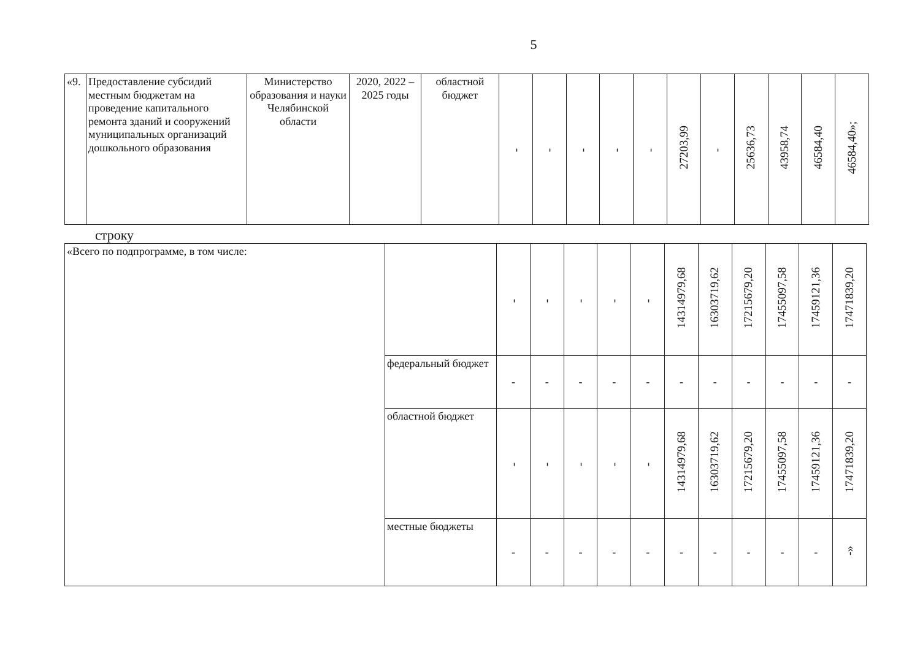5
| «9. | Предоставление субсидий местным бюджетам на проведение капитального ремонта зданий и сооружений муниципальных организаций дошкольного образования | Министерство образования и науки Челябинской области | 2020, 2022 – 2025 годы | областной бюджет | - | - | - | - | - | 27203,99 | - | 25636,73 | 43958,74 | 46584,40 | 46584,40»; |
строку
| «Всего по подпрограмме, в том числе: | | - | - | - | - | - | 14314979,68 | 16303719,62 | 17215679,20 | 17455097,58 | 17459121,36 | 17471839,20 |
| | федеральный бюджет | - | - | - | - | - | - | - | - | - | - | - |
| | областной бюджет | - | - | - | - | - | 14314979,68 | 16303719,62 | 17215679,20 | 17455097,58 | 17459121,36 | 17471839,20 |
| | местные бюджеты | - | - | - | - | - | - | - | - | - | - | -» |